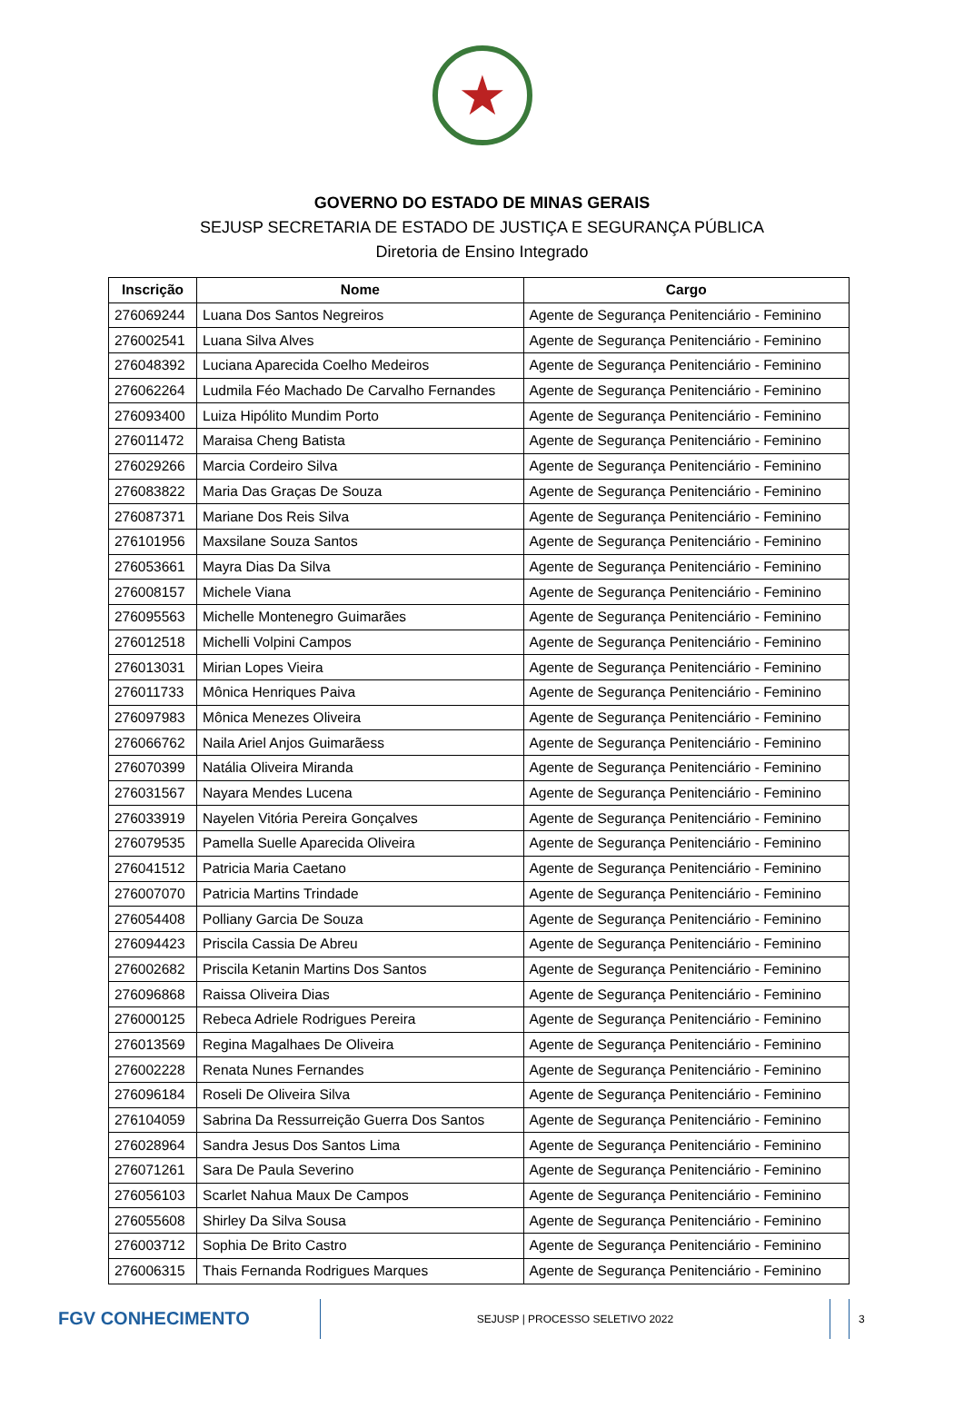★
GOVERNO DO ESTADO DE MINAS GERAIS
SEJUSP SECRETARIA DE ESTADO DE JUSTIÇA E SEGURANÇA PÚBLICA
Diretoria de Ensino Integrado
| Inscrição | Nome | Cargo |
| --- | --- | --- |
| 276069244 | Luana Dos Santos Negreiros | Agente de Segurança Penitenciário - Feminino |
| 276002541 | Luana Silva Alves | Agente de Segurança Penitenciário - Feminino |
| 276048392 | Luciana Aparecida Coelho Medeiros | Agente de Segurança Penitenciário - Feminino |
| 276062264 | Ludmila Féo Machado De Carvalho Fernandes | Agente de Segurança Penitenciário - Feminino |
| 276093400 | Luiza Hipólito Mundim Porto | Agente de Segurança Penitenciário - Feminino |
| 276011472 | Maraisa Cheng Batista | Agente de Segurança Penitenciário - Feminino |
| 276029266 | Marcia Cordeiro Silva | Agente de Segurança Penitenciário - Feminino |
| 276083822 | Maria Das Graças De Souza | Agente de Segurança Penitenciário - Feminino |
| 276087371 | Mariane Dos Reis Silva | Agente de Segurança Penitenciário - Feminino |
| 276101956 | Maxsilane Souza Santos | Agente de Segurança Penitenciário - Feminino |
| 276053661 | Mayra Dias Da Silva | Agente de Segurança Penitenciário - Feminino |
| 276008157 | Michele Viana | Agente de Segurança Penitenciário - Feminino |
| 276095563 | Michelle Montenegro Guimarães | Agente de Segurança Penitenciário - Feminino |
| 276012518 | Michelli Volpini Campos | Agente de Segurança Penitenciário - Feminino |
| 276013031 | Mirian Lopes Vieira | Agente de Segurança Penitenciário - Feminino |
| 276011733 | Mônica Henriques Paiva | Agente de Segurança Penitenciário - Feminino |
| 276097983 | Mônica Menezes Oliveira | Agente de Segurança Penitenciário - Feminino |
| 276066762 | Naila Ariel Anjos Guimarãess | Agente de Segurança Penitenciário - Feminino |
| 276070399 | Natália Oliveira Miranda | Agente de Segurança Penitenciário - Feminino |
| 276031567 | Nayara Mendes Lucena | Agente de Segurança Penitenciário - Feminino |
| 276033919 | Nayelen Vitória Pereira Gonçalves | Agente de Segurança Penitenciário - Feminino |
| 276079535 | Pamella Suelle Aparecida Oliveira | Agente de Segurança Penitenciário - Feminino |
| 276041512 | Patricia Maria Caetano | Agente de Segurança Penitenciário - Feminino |
| 276007070 | Patricia Martins Trindade | Agente de Segurança Penitenciário - Feminino |
| 276054408 | Polliany Garcia De Souza | Agente de Segurança Penitenciário - Feminino |
| 276094423 | Priscila Cassia De Abreu | Agente de Segurança Penitenciário - Feminino |
| 276002682 | Priscila Ketanin Martins Dos Santos | Agente de Segurança Penitenciário - Feminino |
| 276096868 | Raissa Oliveira Dias | Agente de Segurança Penitenciário - Feminino |
| 276000125 | Rebeca Adriele Rodrigues Pereira | Agente de Segurança Penitenciário - Feminino |
| 276013569 | Regina Magalhaes De Oliveira | Agente de Segurança Penitenciário - Feminino |
| 276002228 | Renata Nunes Fernandes | Agente de Segurança Penitenciário - Feminino |
| 276096184 | Roseli De Oliveira Silva | Agente de Segurança Penitenciário - Feminino |
| 276104059 | Sabrina Da Ressurreição Guerra Dos Santos | Agente de Segurança Penitenciário - Feminino |
| 276028964 | Sandra Jesus Dos Santos Lima | Agente de Segurança Penitenciário - Feminino |
| 276071261 | Sara De Paula Severino | Agente de Segurança Penitenciário - Feminino |
| 276056103 | Scarlet Nahua Maux De Campos | Agente de Segurança Penitenciário - Feminino |
| 276055608 | Shirley Da Silva Sousa | Agente de Segurança Penitenciário - Feminino |
| 276003712 | Sophia De Brito Castro | Agente de Segurança Penitenciário - Feminino |
| 276006315 | Thais Fernanda Rodrigues Marques | Agente de Segurança Penitenciário - Feminino |
FGV CONHECIMENTO
SEJUSP | PROCESSO SELETIVO 2022 3